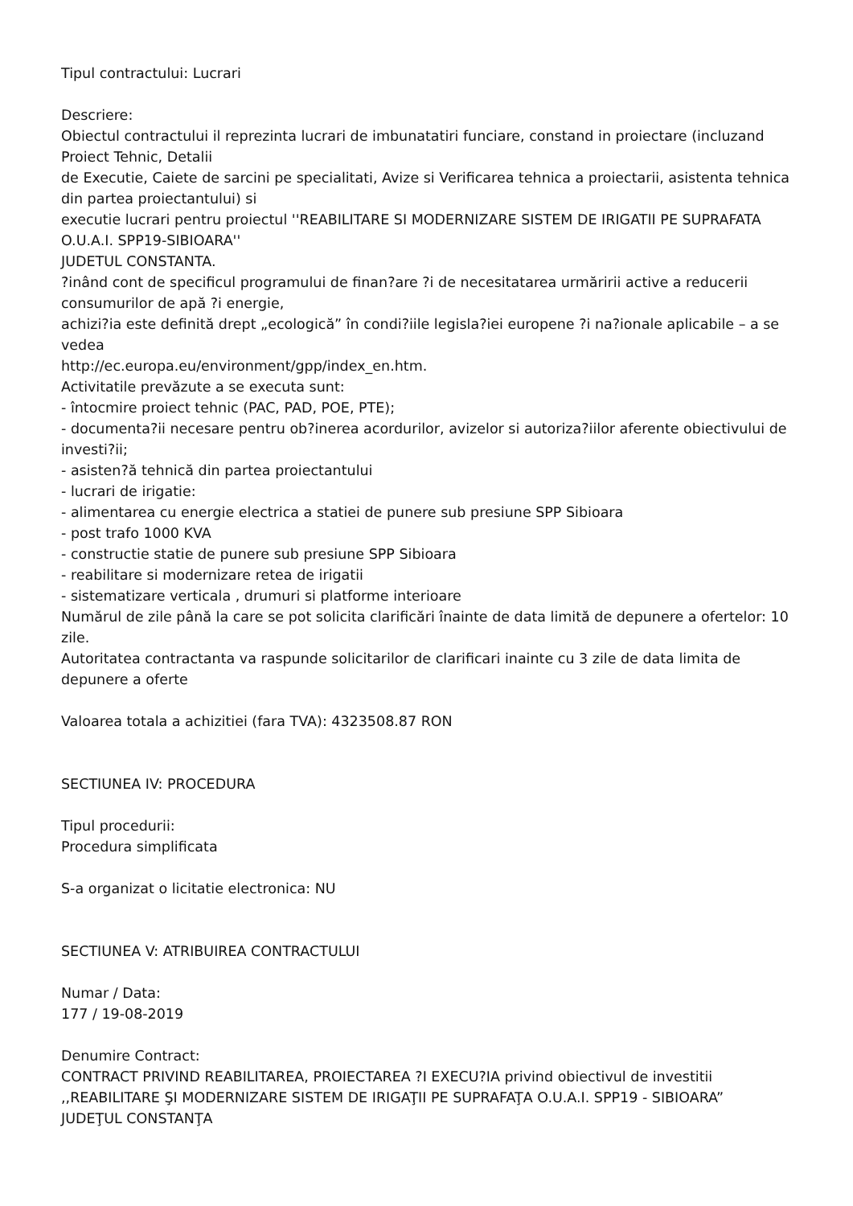Tipul contractului: Lucrari
Descriere:
Obiectul contractului il reprezinta lucrari de imbunatatiri funciare, constand in proiectare (incluzand Proiect Tehnic, Detalii
de Executie, Caiete de sarcini pe specialitati, Avize si Verificarea tehnica a proiectarii, asistenta tehnica din partea proiectantului) si
executie lucrari pentru proiectul ''REABILITARE SI MODERNIZARE SISTEM DE IRIGATII PE SUPRAFATA O.U.A.I. SPP19-SIBIOARA''
JUDETUL CONSTANTA.
?inând cont de specificul programului de finan?are ?i de necesitatarea urmăririi active a reducerii consumurilor de apă ?i energie,
achizi?ia este definită drept „ecologică” în condi?iile legisla?iei europene ?i na?ionale aplicabile – a se vedea
http://ec.europa.eu/environment/gpp/index_en.htm.
Activitatile prevăzute a se executa sunt:
- întocmire proiect tehnic (PAC, PAD, POE, PTE);
- documenta?ii necesare pentru ob?inerea acordurilor, avizelor si autoriza?iilor aferente obiectivului de investi?ii;
- asisten?ă tehnică din partea proiectantului
- lucrari de irigatie:
- alimentarea cu energie electrica a statiei de punere sub presiune SPP Sibioara
- post trafo 1000 KVA
- constructie statie de punere sub presiune SPP Sibioara
- reabilitare si modernizare retea de irigatii
- sistematizare verticala , drumuri si platforme interioare
Numărul de zile până la care se pot solicita clarificări înainte de data limită de depunere a ofertelor: 10 zile.
Autoritatea contractanta va raspunde solicitarilor de clarificari inainte cu 3 zile de data limita de depunere a oferte
Valoarea totala a achizitiei (fara TVA): 4323508.87 RON
SECTIUNEA IV: PROCEDURA
Tipul procedurii:
Procedura simplificata
S-a organizat o licitatie electronica: NU
SECTIUNEA V: ATRIBUIREA CONTRACTULUI
Numar / Data:
177 / 19-08-2019
Denumire Contract:
CONTRACT PRIVIND REABILITAREA, PROIECTAREA ?I EXECU?IA privind obiectivul de investitii
,,REABILITARE ŞI MODERNIZARE SISTEM DE IRIGAŢII PE SUPRAFAŢA O.U.A.I. SPP19 - SIBIOARA”
JUDEŢUL CONSTANŢA